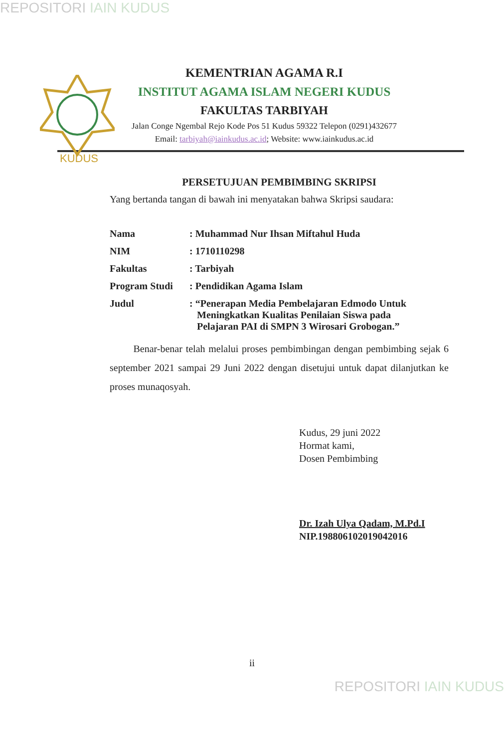REPOSITORI IAIN KUDUS
KUDUS
KEMENTRIAN AGAMA R.I
INSTITUT AGAMA ISLAM NEGERI KUDUS
FAKULTAS TARBIYAH
Jalan Conge Ngembal Rejo Kode Pos 51 Kudus 59322 Telepon (0291)432677
Email: tarbiyah@iainkudus.ac.id; Website: www.iainkudus.ac.id
PERSETUJUAN PEMBIMBING SKRIPSI
Yang bertanda tangan di bawah ini menyatakan bahwa Skripsi saudara:
| Nama | : Muhammad Nur Ihsan Miftahul Huda |
| NIM | : 1710110298 |
| Fakultas | : Tarbiyah |
| Program Studi | : Pendidikan Agama Islam |
| Judul | : “Penerapan Media Pembelajaran Edmodo Untuk Meningkatkan Kualitas Penilaian Siswa pada Pelajaran PAI di SMPN 3 Wirosari Grobogan.” |
Benar-benar telah melalui proses pembimbingan dengan pembimbing sejak 6 september 2021 sampai 29 Juni 2022 dengan disetujui untuk dapat dilanjutkan ke proses munaqosyah.
Kudus, 29 juni 2022
Hormat kami,
Dosen Pembimbing
Dr. Izah Ulya Qadam, M.Pd.I
NIP.198806102019042016
ii
REPOSITORI IAIN KUDUS